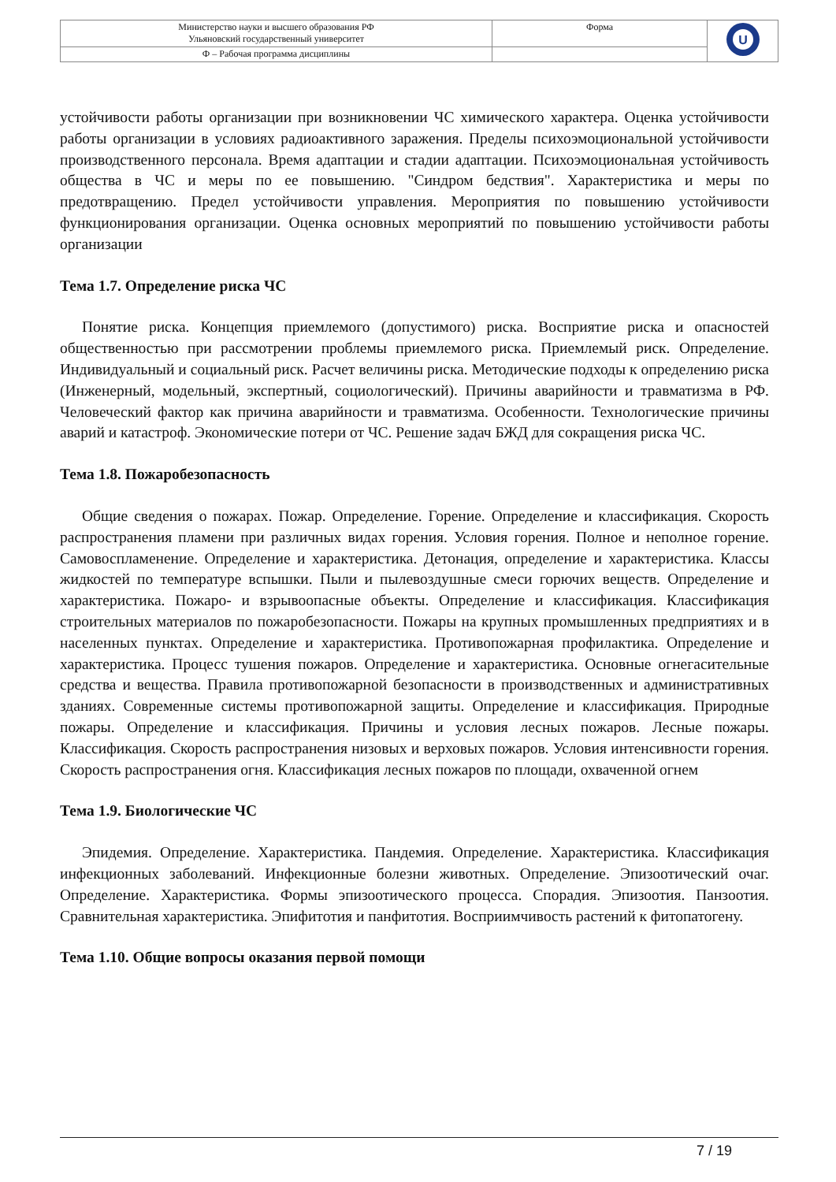| Министерство науки и высшего образования РФ Ульяновский государственный университет | Форма | U |
| Ф – Рабочая программа дисциплины | | |
устойчивости работы организации при возникновении ЧС химического характера. Оценка устойчивости работы организации в условиях радиоактивного заражения. Пределы психоэмоциональной устойчивости производственного персонала. Время адаптации и стадии адаптации. Психоэмоциональная устойчивость общества в ЧС и меры по ее повышению. "Синдром бедствия". Характеристика и меры по предотвращению. Предел устойчивости управления. Мероприятия по повышению устойчивости функционирования организации. Оценка основных мероприятий по повышению устойчивости работы организации
Тема 1.7. Определение риска ЧС
Понятие риска. Концепция приемлемого (допустимого) риска. Восприятие риска и опасностей общественностью при рассмотрении проблемы приемлемого риска. Приемлемый риск. Определение. Индивидуальный и социальный риск. Расчет величины риска. Методические подходы к определению риска (Инженерный, модельный, экспертный, социологический). Причины аварийности и травматизма в РФ. Человеческий фактор как причина аварийности и травматизма. Особенности. Технологические причины аварий и катастроф. Экономические потери от ЧС. Решение задач БЖД для сокращения риска ЧС.
Тема 1.8. Пожаробезопасность
Общие сведения о пожарах. Пожар. Определение. Горение. Определение и классификация. Скорость распространения пламени при различных видах горения. Условия горения. Полное и неполное горение. Самовоспламенение. Определение и характеристика. Детонация, определение и характеристика. Классы жидкостей по температуре вспышки. Пыли и пылевоздушные смеси горючих веществ. Определение и характеристика. Пожаро- и взрывоопасные объекты. Определение и классификация. Классификация строительных материалов по пожаробезопасности. Пожары на крупных промышленных предприятиях и в населенных пунктах. Определение и характеристика. Противопожарная профилактика. Определение и характеристика. Процесс тушения пожаров. Определение и характеристика. Основные огнегасительные средства и вещества. Правила противопожарной безопасности в производственных и административных зданиях. Современные системы противопожарной защиты. Определение и классификация. Природные пожары. Определение и классификация. Причины и условия лесных пожаров. Лесные пожары. Классификация. Скорость распространения низовых и верховых пожаров. Условия интенсивности горения. Скорость распространения огня. Классификация лесных пожаров по площади, охваченной огнем
Тема 1.9. Биологические ЧС
Эпидемия. Определение. Характеристика. Пандемия. Определение. Характеристика. Классификация инфекционных заболеваний. Инфекционные болезни животных. Определение. Эпизоотический очаг. Определение. Характеристика. Формы эпизоотического процесса. Спорадия. Эпизоотия. Панзоотия. Сравнительная характеристика. Эпифитотия и панфитотия. Восприимчивость растений к фитопатогену.
Тема 1.10. Общие вопросы оказания первой помощи
7 / 19